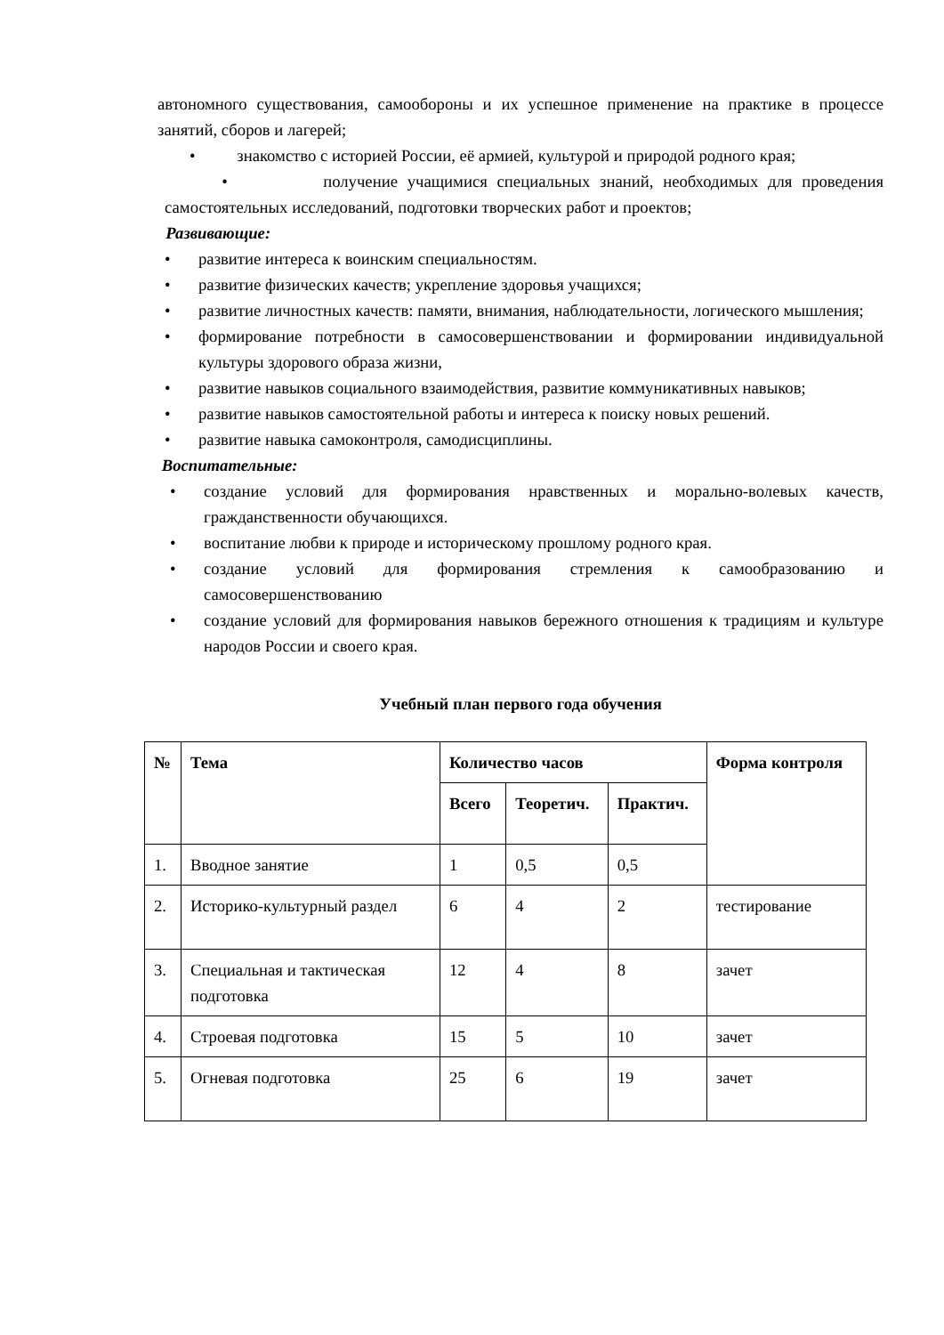автономного существования, самообороны и их успешное применение на практике в процессе занятий, сборов и лагерей;
• знакомство с историей России, её армией, культурой и природой родного края;
• получение учащимися специальных знаний, необходимых для проведения самостоятельных исследований, подготовки творческих работ и проектов;
Развивающие:
• развитие интереса к воинским специальностям.
• развитие физических качеств; укрепление здоровья учащихся;
• развитие личностных качеств: памяти, внимания, наблюдательности, логического мышления;
• формирование потребности в самосовершенствовании и формировании индивидуальной культуры здорового образа жизни,
• развитие навыков социального взаимодействия, развитие коммуникативных навыков;
• развитие навыков самостоятельной работы и интереса к поиску новых решений.
• развитие навыка самоконтроля, самодисциплины.
Воспитательные:
• создание условий для формирования нравственных и морально-волевых качеств, гражданственности обучающихся.
• воспитание любви к природе и историческому прошлому родного края.
• создание условий для формирования стремления к самообразованию и самосовершенствованию
• создание условий для формирования навыков бережного отношения к традициям и культуре народов России и своего края.
Учебный план первого года обучения
| № | Тема | Количество часов | | | Форма контроля |
| --- | --- | --- | --- | --- | --- |
| | | Всего | Теоретич. | Практич. | |
| 1. | Вводное занятие | 1 | 0,5 | 0,5 | |
| 2. | Историко-культурный раздел | 6 | 4 | 2 | тестирование |
| 3. | Специальная и тактическая подготовка | 12 | 4 | 8 | зачет |
| 4. | Строевая подготовка | 15 | 5 | 10 | зачет |
| 5. | Огневая подготовка | 25 | 6 | 19 | зачет |